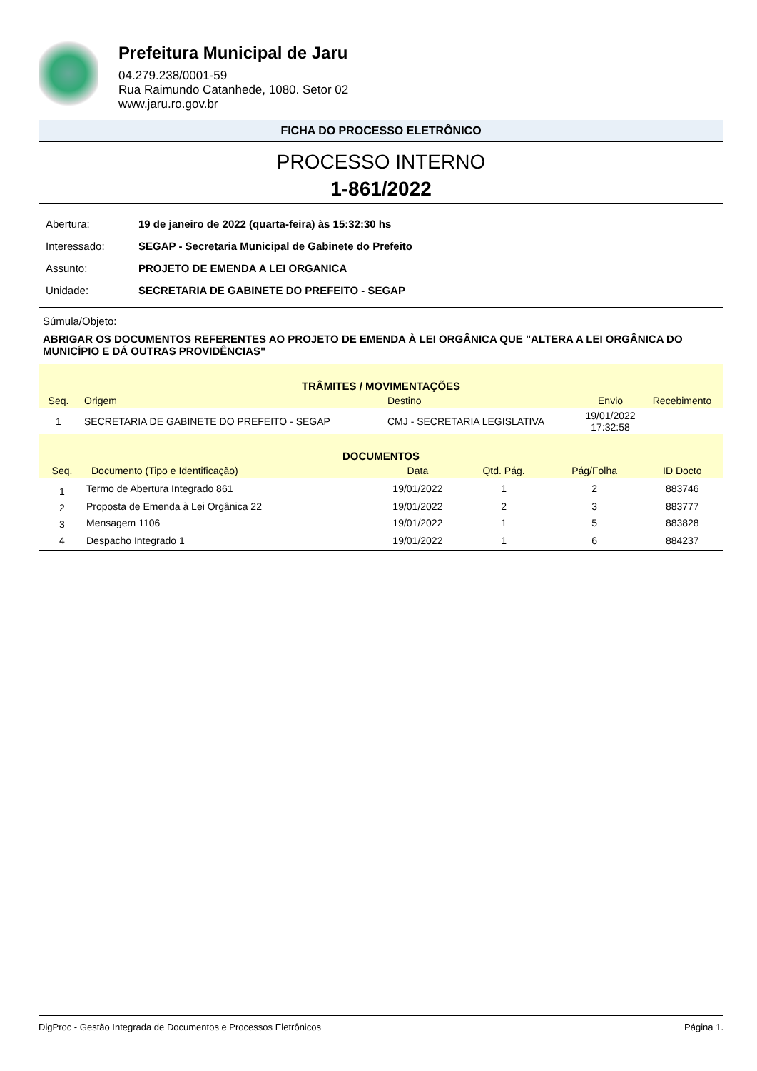Prefeitura Municipal de Jaru
04.279.238/0001-59
Rua Raimundo Catanhede, 1080. Setor 02
www.jaru.ro.gov.br
FICHA DO PROCESSO ELETRÔNICO
PROCESSO INTERNO
1-861/2022
| Abertura: | 19 de janeiro de 2022 (quarta-feira) às 15:32:30 hs |
| Interessado: | SEGAP - Secretaria Municipal de Gabinete do Prefeito |
| Assunto: | PROJETO DE EMENDA A LEI ORGANICA |
| Unidade: | SECRETARIA DE GABINETE DO PREFEITO - SEGAP |
Súmula/Objeto:
ABRIGAR OS DOCUMENTOS REFERENTES AO PROJETO DE EMENDA À LEI ORGÂNICA QUE "ALTERA A LEI ORGÂNICA DO MUNICÍPIO E DÁ OUTRAS PROVIDÊNCIAS"
| TRÂMITES / MOVIMENTAÇÕES | | | | |
| --- | --- | --- | --- | --- |
| Seq. | Origem | Destino | Envio | Recebimento |
| 1 | SECRETARIA DE GABINETE DO PREFEITO - SEGAP | CMJ - SECRETARIA LEGISLATIVA | 19/01/2022 17:32:58 | |
| DOCUMENTOS | | | | | |
| --- | --- | --- | --- | --- | --- |
| Seq. | Documento (Tipo e Identificação) | Data | Qtd. Pág. | Pág/Folha | ID Docto |
| 1 | Termo de Abertura Integrado 861 | 19/01/2022 | 1 | 2 | 883746 |
| 2 | Proposta de Emenda à Lei Orgânica 22 | 19/01/2022 | 2 | 3 | 883777 |
| 3 | Mensagem 1106 | 19/01/2022 | 1 | 5 | 883828 |
| 4 | Despacho Integrado 1 | 19/01/2022 | 1 | 6 | 884237 |
DigProc - Gestão Integrada de Documentos e Processos Eletrônicos Página 1.